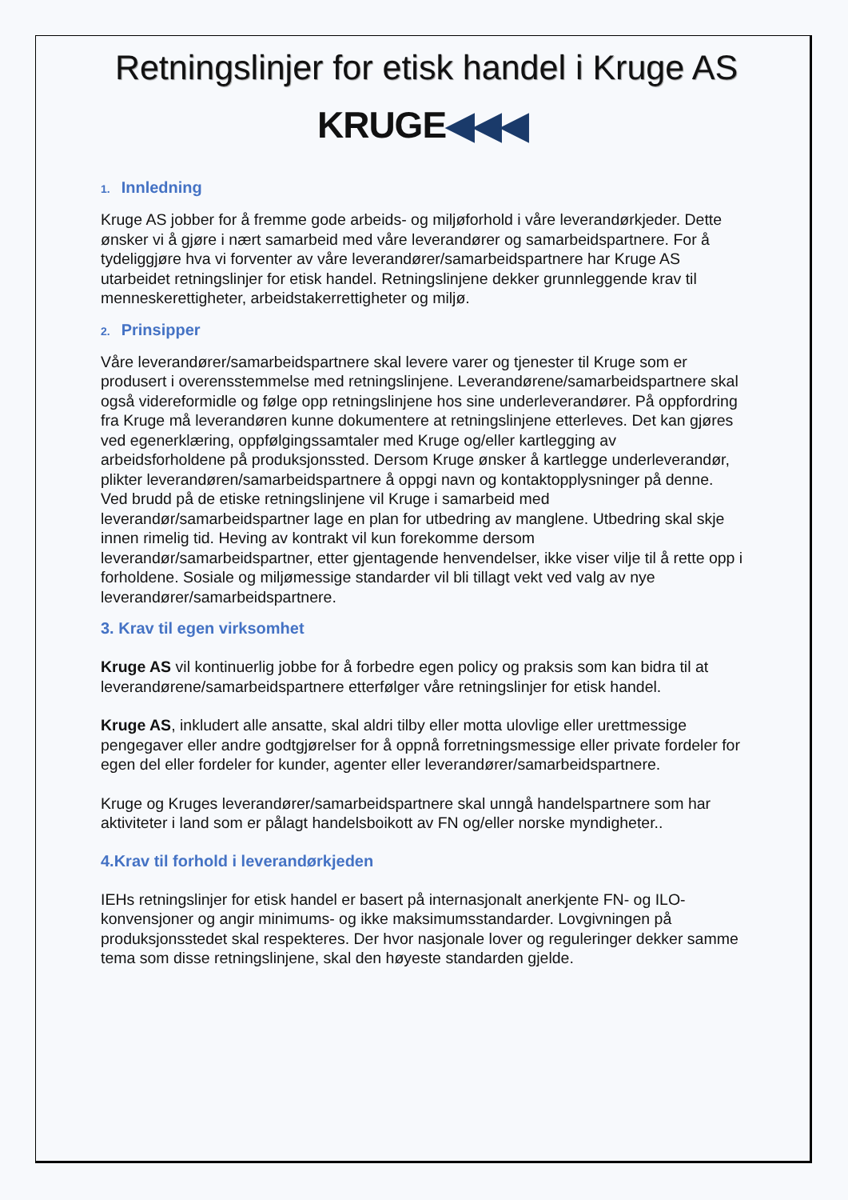Retningslinjer for etisk handel i Kruge AS
KRUGE◀◀◀
1. Innledning
Kruge AS jobber for å fremme gode arbeids- og miljøforhold i våre leverandørkjeder. Dette ønsker vi å gjøre i nært samarbeid med våre leverandører og samarbeidspartnere. For å tydeliggjøre hva vi forventer av våre leverandører/samarbeidspartnere har Kruge AS utarbeidet retningslinjer for etisk handel. Retningslinjene dekker grunnleggende krav til menneskerettigheter, arbeidstakerrettigheter og miljø.
2. Prinsipper
Våre leverandører/samarbeidspartnere skal levere varer og tjenester til Kruge som er produsert i overensstemmelse med retningslinjene. Leverandørene/samarbeidspartnere skal også videreformidle og følge opp retningslinjene hos sine underleverandører. På oppfordring fra Kruge må leverandøren kunne dokumentere at retningslinjene etterleves. Det kan gjøres ved egenerklæring, oppfølgingssamtaler med Kruge og/eller kartlegging av arbeidsforholdene på produksjonssted. Dersom Kruge ønsker å kartlegge underleverandør, plikter leverandøren/samarbeidspartnere å oppgi navn og kontaktopplysninger på denne. Ved brudd på de etiske retningslinjene vil Kruge i samarbeid med leverandør/samarbeidspartner lage en plan for utbedring av manglene. Utbedring skal skje innen rimelig tid. Heving av kontrakt vil kun forekomme dersom leverandør/samarbeidspartner, etter gjentagende henvendelser, ikke viser vilje til å rette opp i forholdene. Sosiale og miljømessige standarder vil bli tillagt vekt ved valg av nye leverandører/samarbeidspartnere.
3. Krav til egen virksomhet
Kruge AS vil kontinuerlig jobbe for å forbedre egen policy og praksis som kan bidra til at leverandørene/samarbeidspartnere etterfølger våre retningslinjer for etisk handel.
Kruge AS, inkludert alle ansatte, skal aldri tilby eller motta ulovlige eller urettmessige pengegaver eller andre godtgjørelser for å oppnå forretningsmessige eller private fordeler for egen del eller fordeler for kunder, agenter eller leverandører/samarbeidspartnere.
Kruge og Kruges leverandører/samarbeidspartnere skal unngå handelspartnere som har aktiviteter i land som er pålagt handelsboikott av FN og/eller norske myndigheter..
4.Krav til forhold i leverandørkjeden
IEHs retningslinjer for etisk handel er basert på internasjonalt anerkjente FN- og ILO-konvensjoner og angir minimums- og ikke maksimumsstandarder. Lovgivningen på produksjonsstedet skal respekteres. Der hvor nasjonale lover og reguleringer dekker samme tema som disse retningslinjene, skal den høyeste standarden gjelde.